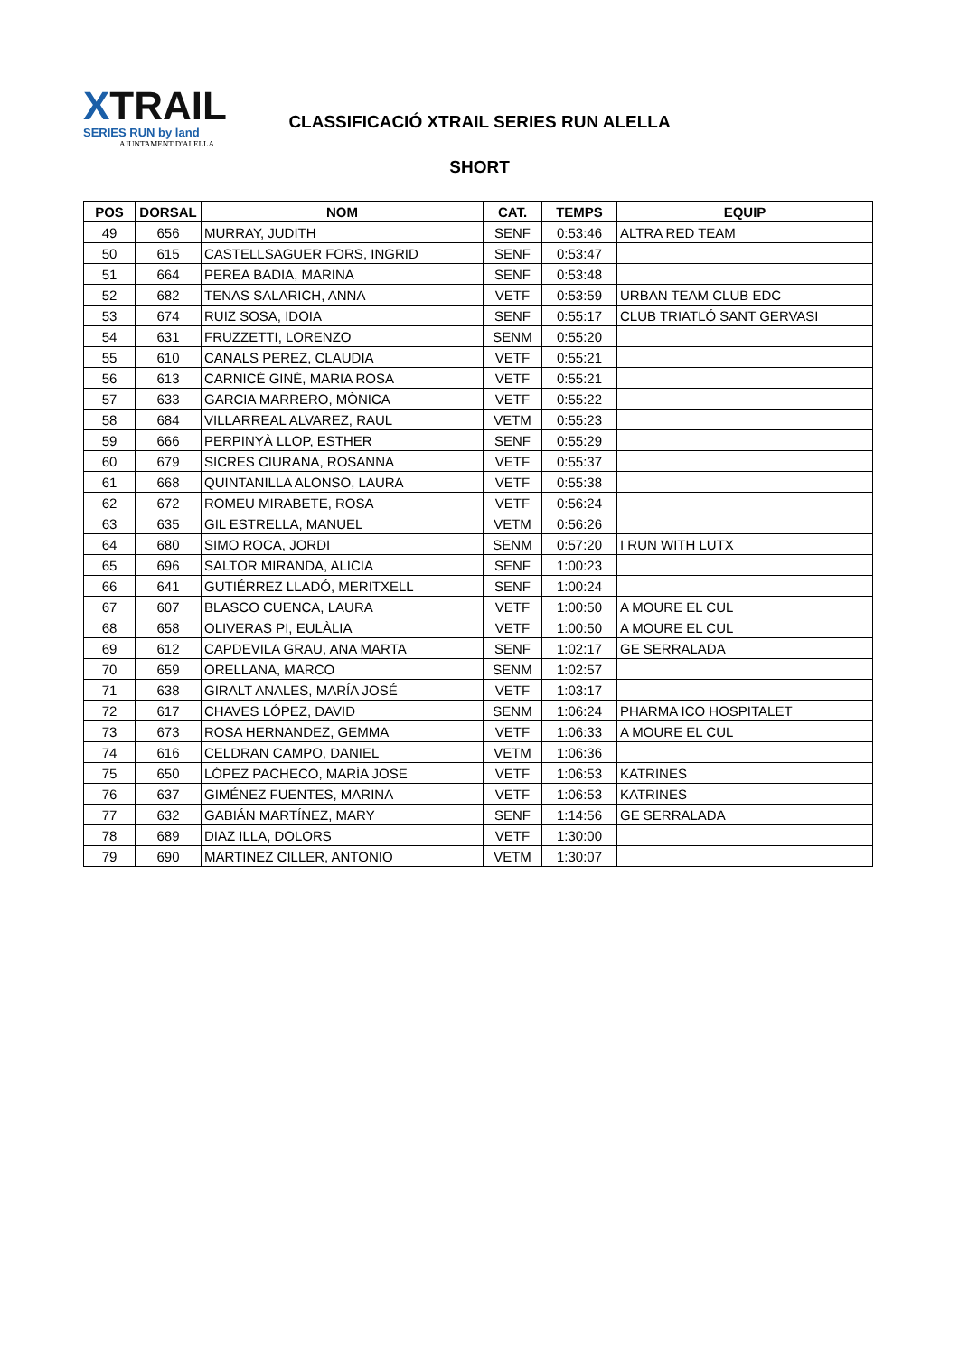XTRAIL
SERIES RUN by land
AJUNTAMENT D'ALELLA
CLASSIFICACIÓ XTRAIL SERIES RUN ALELLA
SHORT
| POS | DORSAL | NOM | CAT. | TEMPS | EQUIP |
| --- | --- | --- | --- | --- | --- |
| 49 | 656 | MURRAY, JUDITH | SENF | 0:53:46 | ALTRA RED TEAM |
| 50 | 615 | CASTELLSAGUER FORS, INGRID | SENF | 0:53:47 | |
| 51 | 664 | PEREA BADIA, MARINA | SENF | 0:53:48 | |
| 52 | 682 | TENAS SALARICH, ANNA | VETF | 0:53:59 | URBAN TEAM CLUB EDC |
| 53 | 674 | RUIZ SOSA, IDOIA | SENF | 0:55:17 | CLUB TRIATLÓ SANT GERVASI |
| 54 | 631 | FRUZZETTI, LORENZO | SENM | 0:55:20 | |
| 55 | 610 | CANALS PEREZ, CLAUDIA | VETF | 0:55:21 | |
| 56 | 613 | CARNICÉ GINÉ, MARIA ROSA | VETF | 0:55:21 | |
| 57 | 633 | GARCIA MARRERO, MÒNICA | VETF | 0:55:22 | |
| 58 | 684 | VILLARREAL ALVAREZ, RAUL | VETM | 0:55:23 | |
| 59 | 666 | PERPINYÀ LLOP, ESTHER | SENF | 0:55:29 | |
| 60 | 679 | SICRES CIURANA, ROSANNA | VETF | 0:55:37 | |
| 61 | 668 | QUINTANILLA ALONSO, LAURA | VETF | 0:55:38 | |
| 62 | 672 | ROMEU MIRABETE, ROSA | VETF | 0:56:24 | |
| 63 | 635 | GIL ESTRELLA, MANUEL | VETM | 0:56:26 | |
| 64 | 680 | SIMO ROCA, JORDI | SENM | 0:57:20 | I RUN WITH LUTX |
| 65 | 696 | SALTOR MIRANDA, ALICIA | SENF | 1:00:23 | |
| 66 | 641 | GUTIÉRREZ LLADÓ, MERITXELL | SENF | 1:00:24 | |
| 67 | 607 | BLASCO CUENCA, LAURA | VETF | 1:00:50 | A MOURE EL CUL |
| 68 | 658 | OLIVERAS PI, EULÀLIA | VETF | 1:00:50 | A MOURE EL CUL |
| 69 | 612 | CAPDEVILA GRAU, ANA MARTA | SENF | 1:02:17 | GE SERRALADA |
| 70 | 659 | ORELLANA, MARCO | SENM | 1:02:57 | |
| 71 | 638 | GIRALT ANALES, MARÍA JOSÉ | VETF | 1:03:17 | |
| 72 | 617 | CHAVES LÓPEZ, DAVID | SENM | 1:06:24 | PHARMA ICO HOSPITALET |
| 73 | 673 | ROSA HERNANDEZ, GEMMA | VETF | 1:06:33 | A MOURE EL CUL |
| 74 | 616 | CELDRAN CAMPO, DANIEL | VETM | 1:06:36 | |
| 75 | 650 | LÓPEZ PACHECO, MARÍA JOSE | VETF | 1:06:53 | KATRINES |
| 76 | 637 | GIMÉNEZ FUENTES, MARINA | VETF | 1:06:53 | KATRINES |
| 77 | 632 | GABIÁN MARTÍNEZ, MARY | SENF | 1:14:56 | GE SERRALADA |
| 78 | 689 | DIAZ ILLA, DOLORS | VETF | 1:30:00 | |
| 79 | 690 | MARTINEZ CILLER, ANTONIO | VETM | 1:30:07 | |